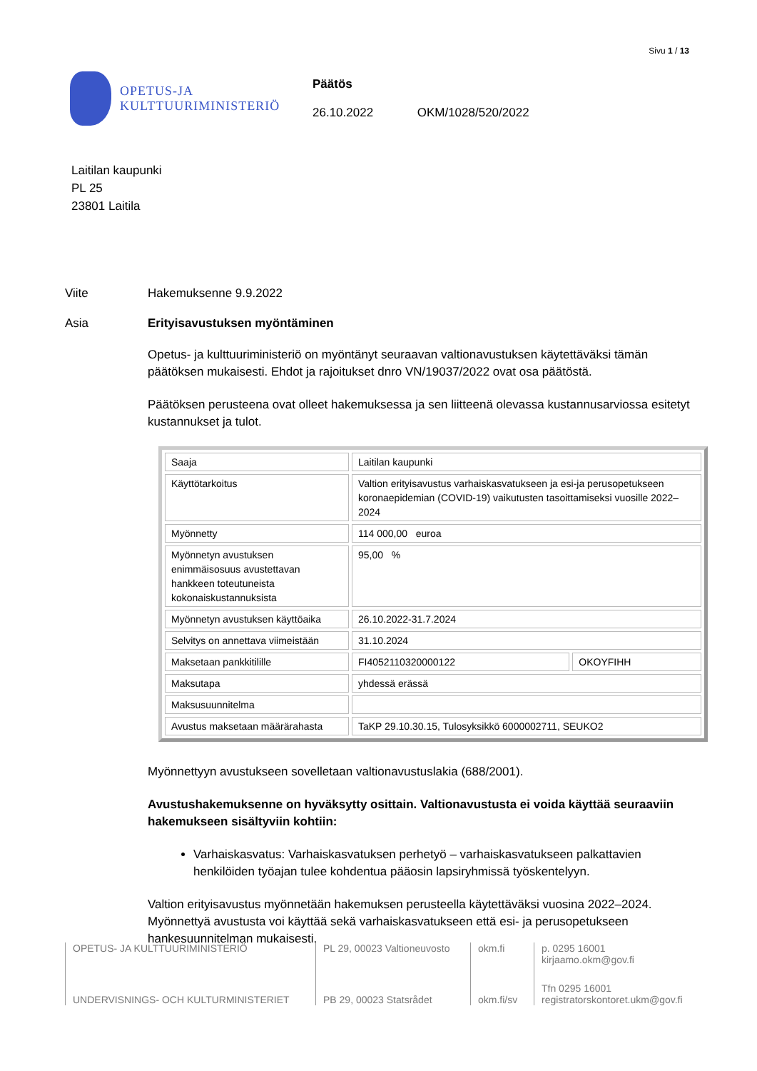Sivu 1 / 13
OPETUS-JA
KULTTUURIMINISTERIÖ
Päätös
26.10.2022 OKM/1028/520/2022
Laitilan kaupunki
PL 25
23801 Laitila
Viite Hakemuksenne 9.9.2022
Asia Erityisavustuksen myöntäminen
Opetus- ja kulttuuriministeriö on myöntänyt seuraavan valtionavustuksen käytettäväksi tämän päätöksen mukaisesti. Ehdot ja rajoitukset dnro VN/19037/2022 ovat osa päätöstä.
Päätöksen perusteena ovat olleet hakemuksessa ja sen liitteenä olevassa kustannusarviossa esitetyt kustannukset ja tulot.
| Saaja | Laitilan kaupunki | |
| Käyttötarkoitus | Valtion erityisavustus varhaiskasvatukseen ja esi-ja perusopetukseen koronaepidemian (COVID-19) vaikutusten tasoittamiseksi vuosille 2022–2024 | |
| Myönnetty | 114 000,00 euroa | |
| Myönnetyn avustuksen enimmäisosuus avustettavan hankkeen toteutuneista kokonaiskustannuksista | 95,00 % | |
| Myönnetyn avustuksen käyttöaika | 26.10.2022-31.7.2024 | |
| Selvitys on annettava viimeistään | 31.10.2024 | |
| Maksetaan pankkitilille | FI4052110320000122 | OKOYFIHH |
| Maksutapa | yhdessä erässä | |
| Maksusuunnitelma | | |
| Avustus maksetaan määrärahasta | TaKP 29.10.30.15, Tulosyksikkö 6000002711, SEUKO2 | |
Myönnettyyn avustukseen sovelletaan valtionavustuslakia (688/2001).
Avustushakemuksenne on hyväksytty osittain. Valtionavustusta ei voida käyttää seuraaviin hakemukseen sisältyviin kohtiin:
Varhaiskasvatus: Varhaiskasvatuksen perhetyö – varhaiskasvatukseen palkattavien henkilöiden työajan tulee kohdentua pääosin lapsiryhmissä työskentelyyn.
Valtion erityisavustus myönnetään hakemuksen perusteella käytettäväksi vuosina 2022–2024. Myönnettyä avustusta voi käyttää sekä varhaiskasvatukseen että esi- ja perusopetukseen hankesuunnitelman mukaisesti.
OPETUS- JA KULTTUURIMINISTERIÖ
UNDERVISNINGS- OCH KULTURMINISTERIET
PL 29, 00023 Valtioneuvosto
PB 29, 00023 Statsrådet
okm.fi
okm.fi/sv
p. 0295 16001
kirjaamo.okm@gov.fi
Tfn 0295 16001
registratorskontoret.ukm@gov.fi